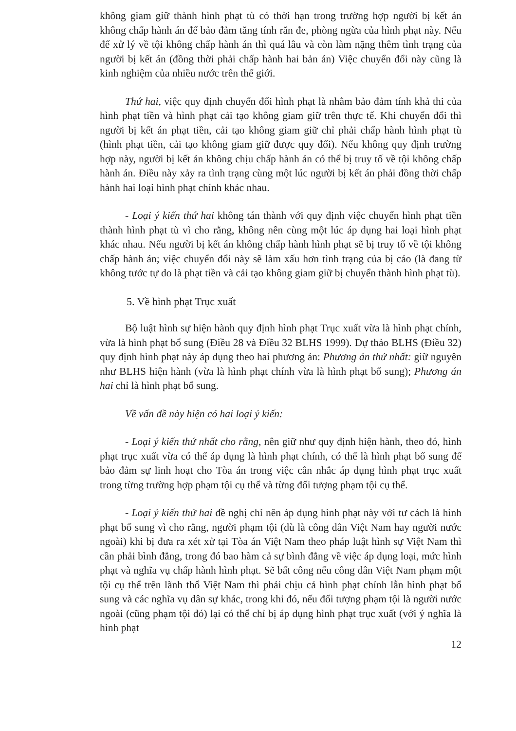không giam giữ thành hình phạt tù có thời hạn trong trường hợp người bị kết án không chấp hành án để bảo đảm tăng tính răn đe, phòng ngừa của hình phạt này. Nếu để xử lý về tội không chấp hành án thì quá lâu và còn làm nặng thêm tình trạng của người bị kết án (đồng thời phải chấp hành hai bản án) Việc chuyển đổi này cũng là kinh nghiệm của nhiều nước trên thế giới.
Thứ hai, việc quy định chuyển đổi hình phạt là nhằm bảo đảm tính khả thi của hình phạt tiền và hình phạt cải tạo không giam giữ trên thực tế. Khi chuyển đổi thì người bị kết án phạt tiền, cải tạo không giam giữ chỉ phải chấp hành hình phạt tù (hình phạt tiền, cải tạo không giam giữ được quy đổi). Nếu không quy định trường hợp này, người bị kết án không chịu chấp hành án có thể bị truy tố về tội không chấp hành án. Điều này xảy ra tình trạng cùng một lúc người bị kết án phải đồng thời chấp hành hai loại hình phạt chính khác nhau.
- Loại ý kiến thứ hai không tán thành với quy định việc chuyển hình phạt tiền thành hình phạt tù vì cho rằng, không nên cùng một lúc áp dụng hai loại hình phạt khác nhau. Nếu người bị kết án không chấp hành hình phạt sẽ bị truy tố về tội không chấp hành án; việc chuyển đổi này sẽ làm xấu hơn tình trạng của bị cáo (là đang từ không tước tự do là phạt tiền và cải tạo không giam giữ bị chuyển thành hình phạt tù).
5. Về hình phạt Trục xuất
Bộ luật hình sự hiện hành quy định hình phạt Trục xuất vừa là hình phạt chính, vừa là hình phạt bổ sung (Điều 28 và Điều 32 BLHS 1999). Dự thảo BLHS (Điều 32) quy định hình phạt này áp dụng theo hai phương án: Phương án thứ nhất: giữ nguyên như BLHS hiện hành (vừa là hình phạt chính vừa là hình phạt bổ sung); Phương án hai chỉ là hình phạt bổ sung.
Về vấn đề này hiện có hai loại ý kiến:
- Loại ý kiến thứ nhất cho rằng, nên giữ như quy định hiện hành, theo đó, hình phạt trục xuất vừa có thể áp dụng là hình phạt chính, có thể là hình phạt bổ sung để bảo đảm sự linh hoạt cho Tòa án trong việc cân nhắc áp dụng hình phạt trục xuất trong từng trường hợp phạm tội cụ thể và từng đối tượng phạm tội cụ thể.
- Loại ý kiến thứ hai đề nghị chỉ nên áp dụng hình phạt này với tư cách là hình phạt bổ sung vì cho rằng, người phạm tội (dù là công dân Việt Nam hay người nước ngoài) khi bị đưa ra xét xử tại Tòa án Việt Nam theo pháp luật hình sự Việt Nam thì cần phải bình đẳng, trong đó bao hàm cả sự bình đẳng về việc áp dụng loại, mức hình phạt và nghĩa vụ chấp hành hình phạt. Sẽ bất công nếu công dân Việt Nam phạm một tội cụ thể trên lãnh thổ Việt Nam thì phải chịu cả hình phạt chính lẫn hình phạt bổ sung và các nghĩa vụ dân sự khác, trong khi đó, nếu đối tượng phạm tội là người nước ngoài (cũng phạm tội đó) lại có thể chỉ bị áp dụng hình phạt trục xuất (với ý nghĩa là hình phạt
12